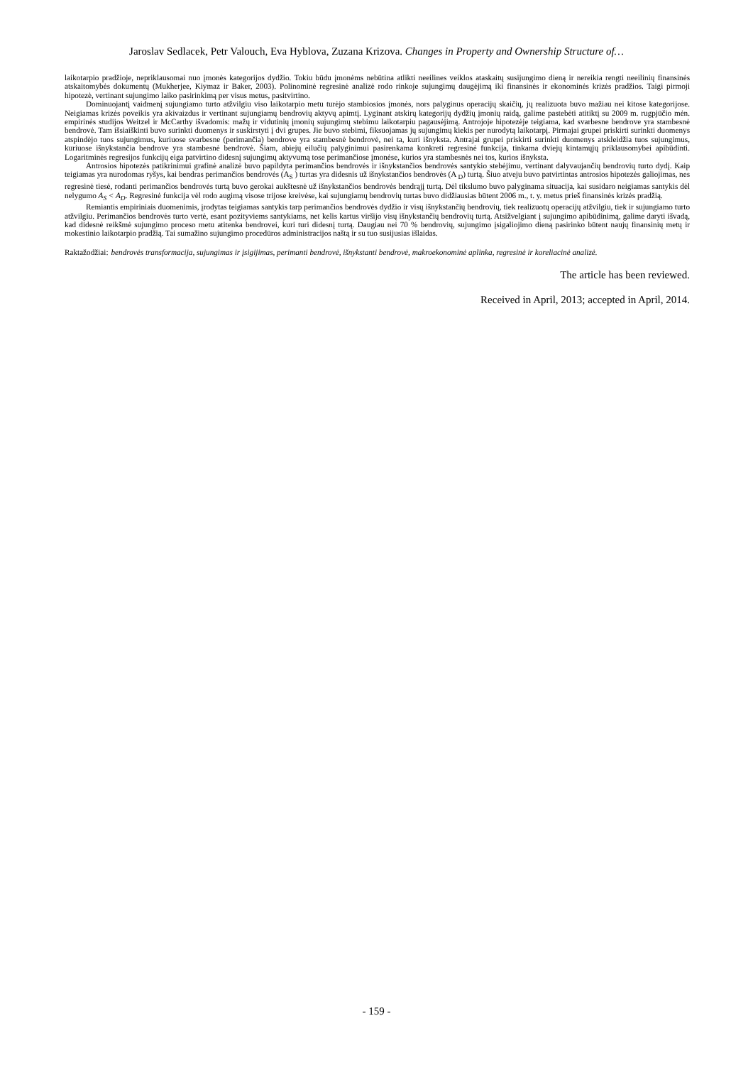Jaroslav Sedlacek, Petr Valouch, Eva Hyblova, Zuzana Krizova. Changes in Property and Ownership Structure of…
laikotarpio pradžioje, nepriklausomai nuo įmonės kategorijos dydžio. Tokiu būdu įmonėms nebūtina atlikti neeilines veiklos ataskaitų susijungimo dieną ir nereikia rengti neeilinių finansinės atskaitomybės dokumentų (Mukherjee, Kiymaz ir Baker, 2003). Polinominė regresinė analizė rodo rinkoje sujungimų daugėjimą iki finansinės ir ekonominės krizės pradžios. Taigi pirmoji hipotezė, vertinant sujungimo laiko pasirinkimą per visus metus, pasitvirtino.
Dominuojantį vaidmenį sujungiamo turto atžvilgiu viso laikotarpio metu turėjo stambiosios įmonės, nors palyginus operacijų skaičių, jų realizuota buvo mažiau nei kitose kategorijose. Neigiamas krizės poveikis yra akivaizdus ir vertinant sujungiamų bendrovių aktyvų apimtį. Lyginant atskirų kategorijų dydžių įmonių raidą, galime pastebėti atitiktį su 2009 m. rugpjūčio mėn. empirinės studijos Weitzel ir McCarthy išvadomis: mažų ir vidutinių įmonių sujungimų stebimu laikotarpiu pagausėjimą. Antrojoje hipotezėje teigiama, kad svarbesne bendrove yra stambesnė bendrovė. Tam išsiaiškinti buvo surinkti duomenys ir suskirstyti į dvi grupes. Jie buvo stebimi, fiksuojamas jų sujungimų kiekis per nurodytą laikotarpį. Pirmajai grupei priskirti surinkti duomenys atspindėjo tuos sujungimus, kuriuose svarbesne (perimančia) bendrove yra stambesnė bendrovė, nei ta, kuri išnyksta. Antrajai grupei priskirti surinkti duomenys atskleidžia tuos sujungimus, kuriuose išnykstančia bendrove yra stambesnė bendrovė. Šiam, abiejų eilučių palyginimui pasirenkama konkreti regresinė funkcija, tinkama dviejų kintamųjų priklausomybei apibūdinti. Logaritminės regresijos funkcijų eiga patvirtino didesnį sujungimų aktyvumą tose perimančiose įmonėse, kurios yra stambesnės nei tos, kurios išnyksta.
Antrosios hipotezės patikrinimui grafinė analizė buvo papildyta perimančios bendrovės ir išnykstančios bendrovės santykio stebėjimu, vertinant dalyvaujančių bendrovių turto dydį. Kaip teigiamas yra nurodomas ryšys, kai bendras perimančios bendrovės (A<sub>S</sub> ) turtas yra didesnis už išnykstančios bendrovės (A <sub>D</sub>) turtą. Šiuo atveju buvo patvirtintas antrosios hipotezės galiojimas, nes regresinė tiesė, rodanti perimančios bendrovės turtą buvo gerokai aukštesnė už išnykstančios bendrovės bendrąjį turtą. Dėl tikslumo buvo palyginama situacija, kai susidaro neigiamas santykis dėl nelygumo A<sub>S</sub> < A<sub>D</sub>. Regresinė funkcija vėl rodo augimą visose trijose kreivėse, kai sujungiamų bendrovių turtas buvo didžiausias būtent 2006 m., t. y. metus prieš finansinės krizės pradžią.
Remiantis empiriniais duomenimis, įrodytas teigiamas santykis tarp perimančios bendrovės dydžio ir visų išnykstančių bendrovių, tiek realizuotų operacijų atžvilgiu, tiek ir sujungiamo turto atžvilgiu. Perimančios bendrovės turto vertė, esant pozityviems santykiams, net kelis kartus viršijo visų išnykstančių bendrovių turtą. Atsižvelgiant į sujungimo apibūdinimą, galime daryti išvadą, kad didesnė reikšmė sujungimo proceso metu atitenka bendrovei, kuri turi didesnį turtą. Daugiau nei 70 % bendrovių, sujungimo įsigaliojimo dieną pasirinko būtent naujų finansinių metų ir mokestinio laikotarpio pradžią. Tai sumažino sujungimo procedūros administracijos naštą ir su tuo susijusias išlaidas.
Raktažodžiai: bendrovės transformacija, sujungimas ir įsigijimas, perimanti bendrovė, išnykstanti bendrovė, makroekonominė aplinka, regresinė ir koreliacinė analizė.
The article has been reviewed.
Received in April, 2013; accepted in April, 2014.
- 159 -